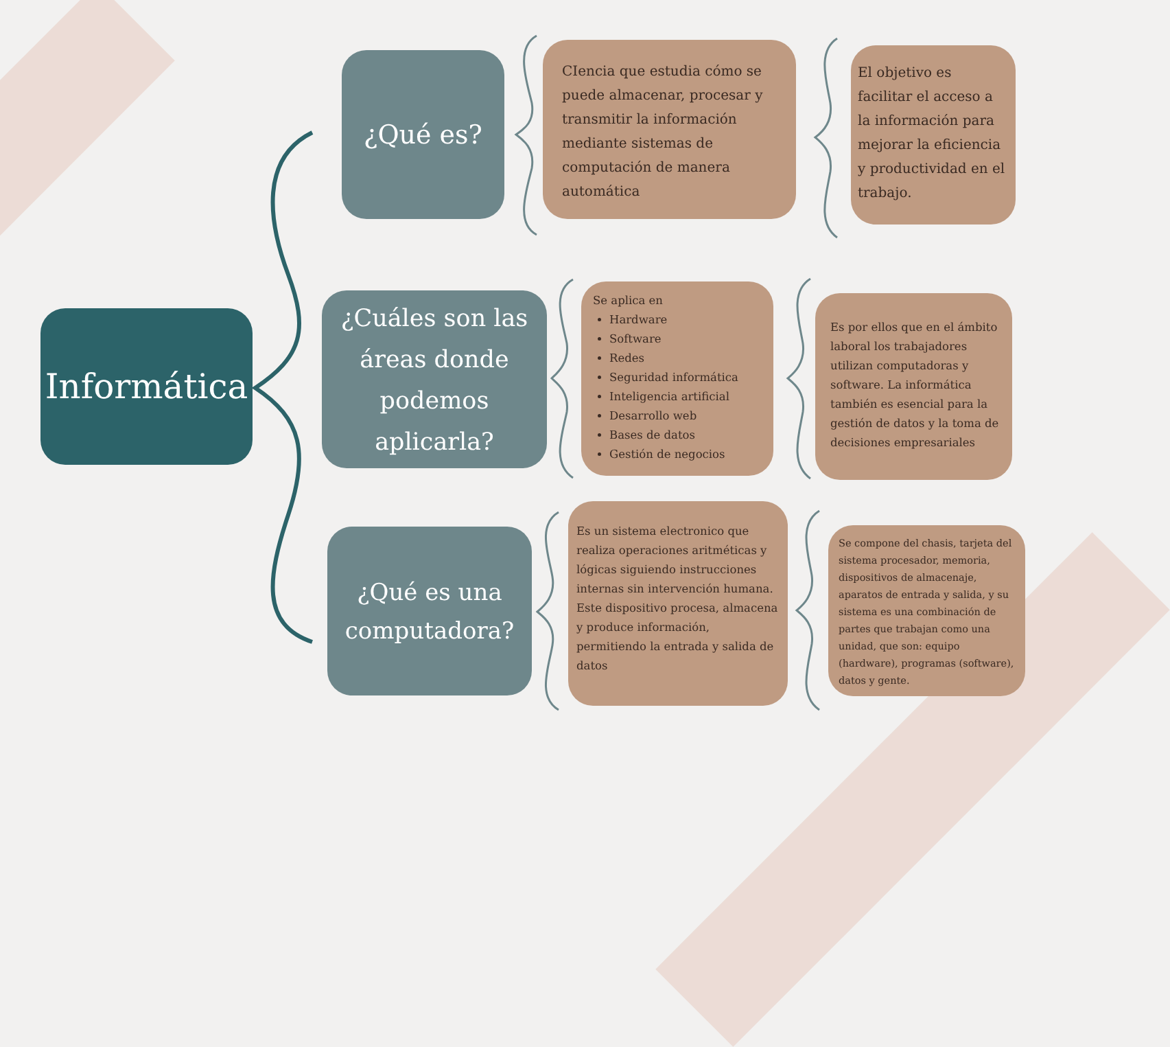Informática
¿Qué es?
¿Cuáles son las áreas donde podemos aplicarla?
¿Qué es una computadora?
CIencia que estudia cómo se puede almacenar, procesar y transmitir la información mediante sistemas de computación de manera automática
El objetivo es facilitar el acceso a la información para mejorar la eficiencia y productividad en el trabajo.
Se aplica en
Hardware
Software
Redes
Seguridad informática
Inteligencia artificial
Desarrollo web
Bases de datos
Gestión de negocios
Es por ellos que en el ámbito laboral los trabajadores utilizan computadoras y software. La informática también es esencial para la gestión de datos y la toma de decisiones empresariales
Es un sistema electronico que realiza operaciones aritméticas y lógicas siguiendo instrucciones internas sin intervención humana. Este dispositivo procesa, almacena y produce información, permitiendo la entrada y salida de datos
Se compone del chasis, tarjeta del sistema procesador, memoria, dispositivos de almacenaje, aparatos de entrada y salida, y su sistema es una combinación de partes que trabajan como una unidad, que son: equipo (hardware), programas (software), datos y gente.